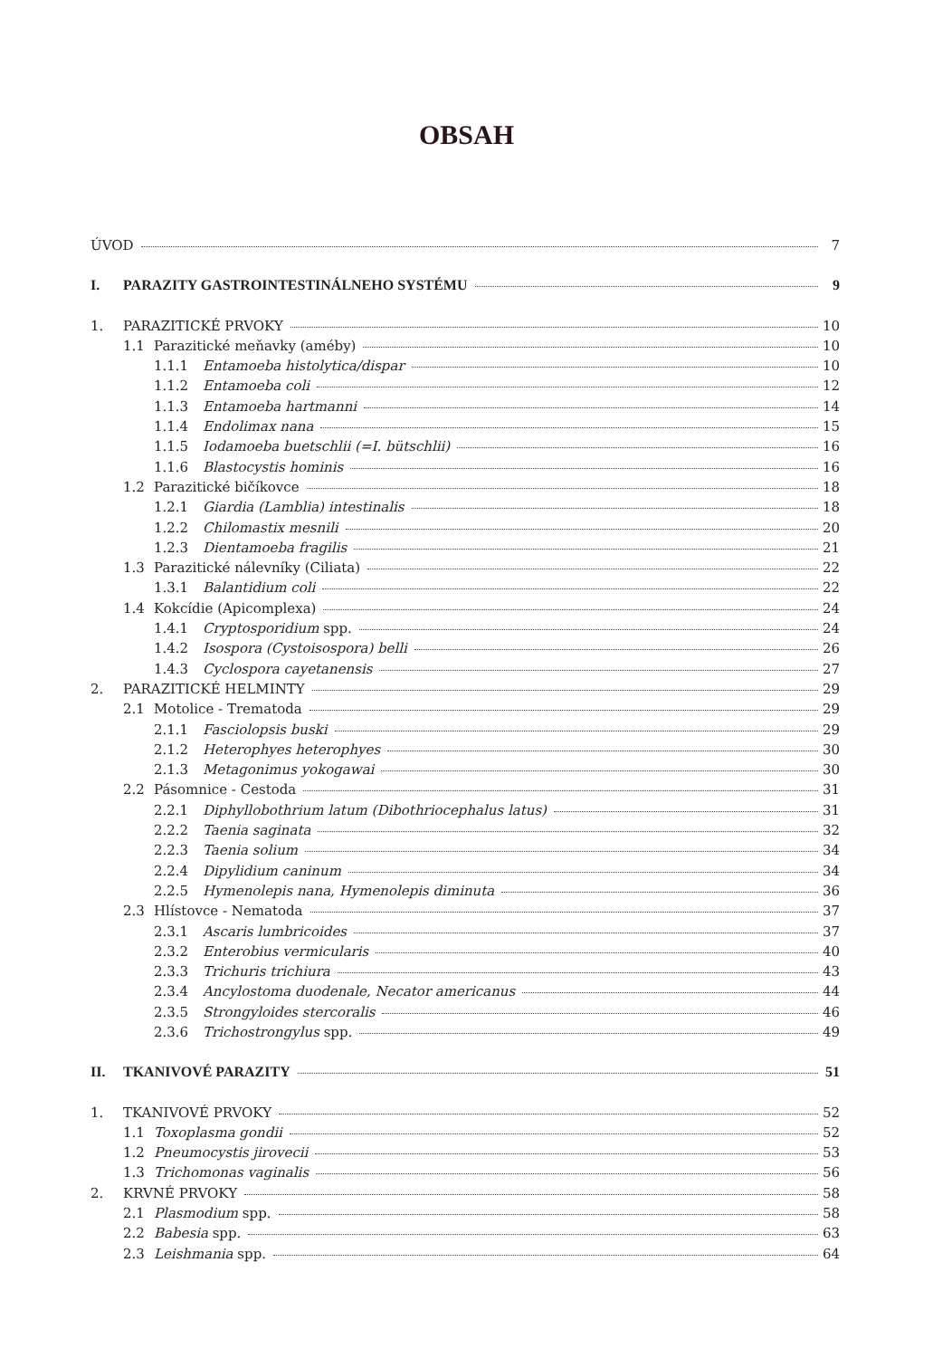OBSAH
ÚVOD 7
I. PARAZITY GASTROINTESTINÁLNEHO SYSTÉMU 9
1. PARAZITICKÉ PRVOKY 10
1.1 Parazitické meňavky (améby) 10
1.1.1 Entamoeba histolytica/dispar 10
1.1.2 Entamoeba coli 12
1.1.3 Entamoeba hartmanni 14
1.1.4 Endolimax nana 15
1.1.5 Iodamoeba buetschlii (=I. bütschlii) 16
1.1.6 Blastocystis hominis 16
1.2 Parazitické bičíkovce 18
1.2.1 Giardia (Lamblia) intestinalis 18
1.2.2 Chilomastix mesnili 20
1.2.3 Dientamoeba fragilis 21
1.3 Parazitické nálevníky (Ciliata) 22
1.3.1 Balantidium coli 22
1.4 Kokcídie (Apicomplexa) 24
1.4.1 Cryptosporidium spp. 24
1.4.2 Isospora (Cystoisospora) belli 26
1.4.3 Cyclospora cayetanensis 27
2. PARAZITICKÉ HELMINTY 29
2.1 Motolice - Trematoda 29
2.1.1 Fasciolopsis buski 29
2.1.2 Heterophyes heterophyes 30
2.1.3 Metagonimus yokogawai 30
2.2 Pásomnice - Cestoda 31
2.2.1 Diphyllobothrium latum (Dibothriocephalus latus) 31
2.2.2 Taenia saginata 32
2.2.3 Taenia solium 34
2.2.4 Dipylidium caninum 34
2.2.5 Hymenolepis nana, Hymenolepis diminuta 36
2.3 Hlístovce - Nematoda 37
2.3.1 Ascaris lumbricoides 37
2.3.2 Enterobius vermicularis 40
2.3.3 Trichuris trichiura 43
2.3.4 Ancylostoma duodenale, Necator americanus 44
2.3.5 Strongyloides stercoralis 46
2.3.6 Trichostrongylus spp. 49
II. TKANIVOVÉ PARAZITY 51
1. TKANIVOVÉ PRVOKY 52
1.1 Toxoplasma gondii 52
1.2 Pneumocystis jirovecii 53
1.3 Trichomonas vaginalis 56
2. KRVNÉ PRVOKY 58
2.1 Plasmodium spp. 58
2.2 Babesia spp. 63
2.3 Leishmania spp. 64